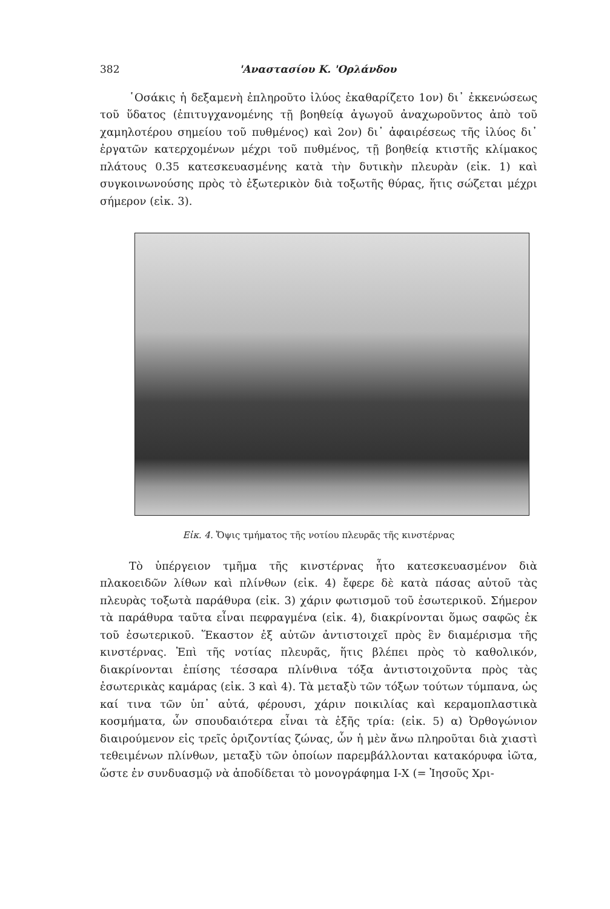382 'Αναστασίου Κ. 'Ορλάνδου
῾Οσάκις ἡ δεξαμενὴ ἐπληροῦτο ἰλύος ἐκαθαρίζετο 1ον) δι᾽ ἐκκενώσεως τοῦ ὕδατος (ἐπιτυγχανομένης τῇ βοηθείᾳ ἀγωγοῦ ἀναχωροῦντος ἀπὸ τοῦ χαμηλοτέρου σημείου τοῦ πυθμένος) καὶ 2ον) δι᾽ ἀφαιρέσεως τῆς ἰλύος δι᾽ ἐργατῶν κατερχομένων μέχρι τοῦ πυθμένος, τῇ βοηθείᾳ κτιστῆς κλίμακος πλάτους 0.35 κατεσκευασμένης κατὰ τὴν δυτικὴν πλευρὰν (εἰκ. 1) καὶ συγκοινωνούσης πρὸς τὸ ἐξωτερικὸν διὰ τοξωτῆς θύρας, ἥτις σώζεται μέχρι σήμερον (εἰκ. 3).
Εἰκ. 4. Ὄψις τμήματος τῆς νοτίου πλευρᾶς τῆς κινστέρνας
Τὸ ὑπέργειον τμῆμα τῆς κινστέρνας ἦτο κατεσκευασμένον διὰ πλακοειδῶν λίθων καὶ πλίνθων (εἰκ. 4) ἔφερε δὲ κατὰ πάσας αὐτοῦ τὰς πλευρὰς τοξωτὰ παράθυρα (εἰκ. 3) χάριν φωτισμοῦ τοῦ ἐσωτερικοῦ. Σήμερον τὰ παράθυρα ταῦτα εἶναι πεφραγμένα (εἰκ. 4), διακρίνονται ὅμως σαφῶς ἐκ τοῦ ἐσωτερικοῦ. Ἕκαστον ἐξ αὐτῶν ἀντιστοιχεῖ πρὸς ἓν διαμέρισμα τῆς κινστέρνας. Ἐπὶ τῆς νοτίας πλευρᾶς, ἥτις βλέπει πρὸς τὸ καθολικόν, διακρίνονται ἐπίσης τέσσαρα πλίνθινα τόξα ἀντιστοιχοῦντα πρὸς τὰς ἐσωτερικὰς καμάρας (εἰκ. 3 καὶ 4). Τὰ μεταξὺ τῶν τόξων τούτων τύμπανα, ὡς καί τινα τῶν ὑπ᾽ αὐτά, φέρουσι, χάριν ποικιλίας καὶ κεραμοπλαστικὰ κοσμήματα, ὧν σπουδαιότερα εἶναι τὰ ἑξῆς τρία: (εἰκ. 5) α) Ὀρθογώνιον διαιρούμενον εἰς τρεῖς ὁριζοντίας ζώνας, ὧν ἡ μὲν ἄνω πληροῦται διὰ χιαστὶ τεθειμένων πλίνθων, μεταξὺ τῶν ὁποίων παρεμβάλλονται κατακόρυφα ἰῶτα, ὥστε ἐν συνδυασμῷ νὰ ἀποδίδεται τὸ μονογράφημα Ι-Χ (= Ἰησοῦς Χρι-